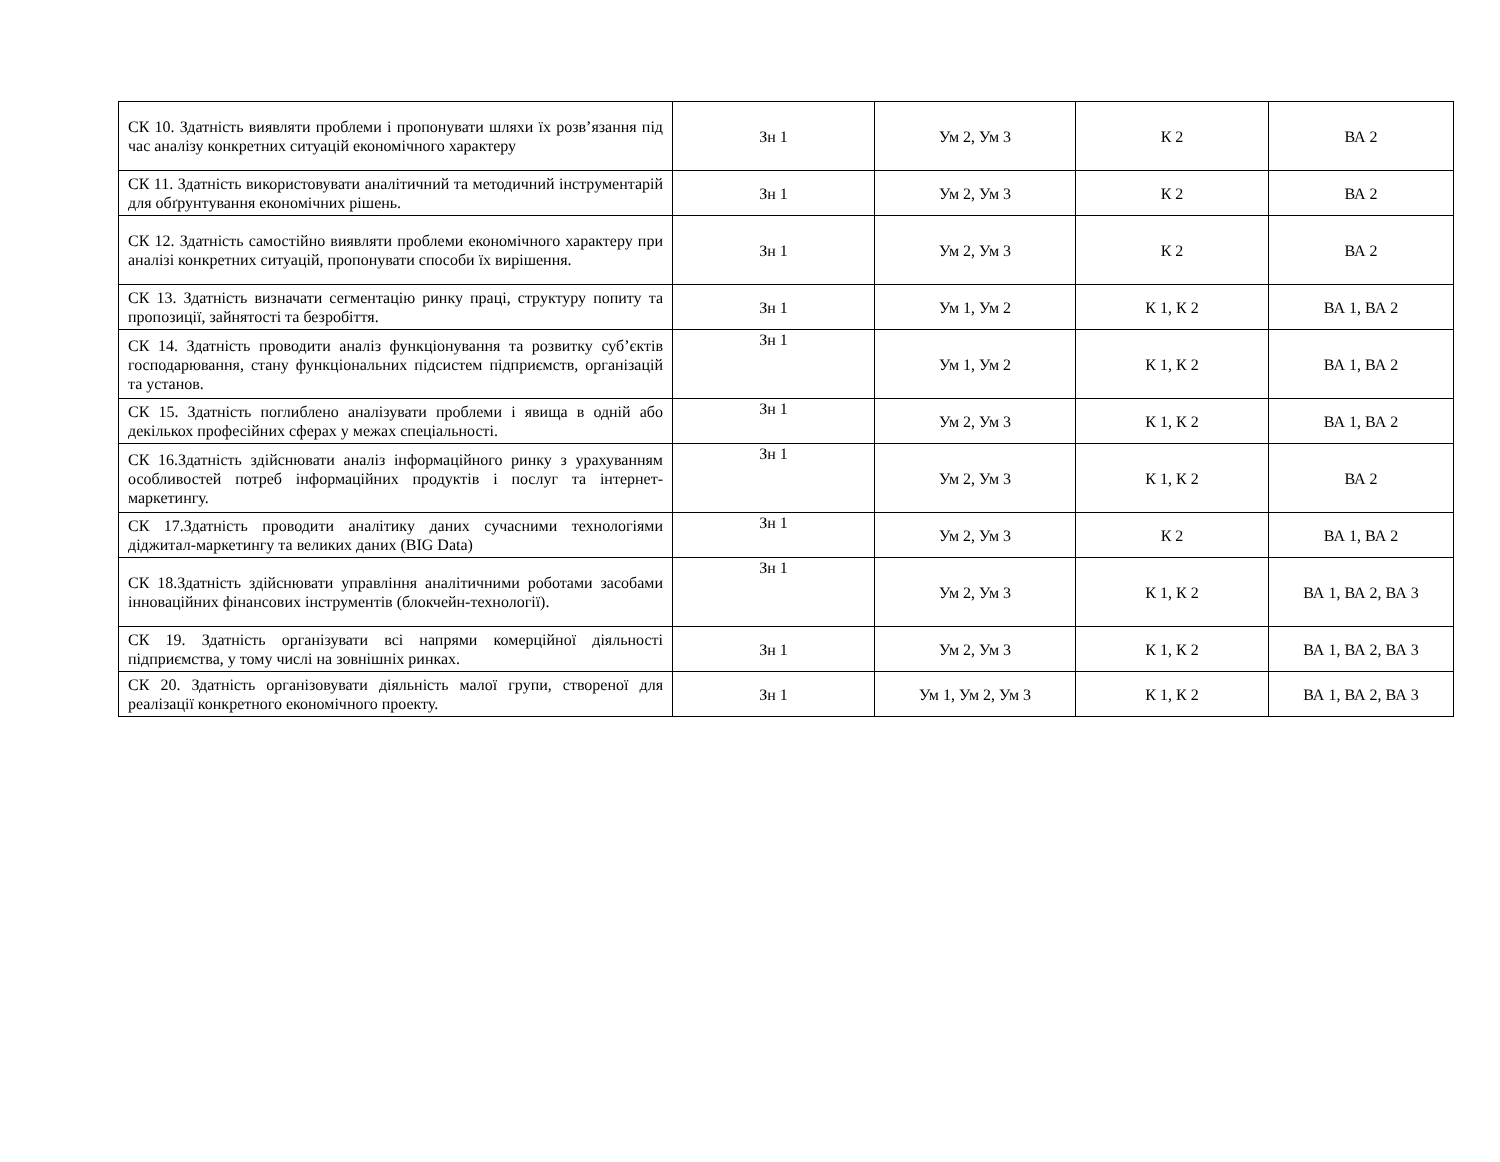| СК 10. Здатність виявляти проблеми і пропонувати шляхи їх розв’язання під час аналізу конкретних ситуацій економічного характеру | Зн 1 | Ум 2, Ум 3 | К 2 | ВА 2 |
| СК 11. Здатність використовувати аналітичний та методичний інструментарій для обґрунтування економічних рішень. | Зн 1 | Ум 2, Ум 3 | К 2 | ВА 2 |
| СК 12. Здатність самостійно виявляти проблеми економічного характеру при аналізі конкретних ситуацій, пропонувати способи їх вирішення. | Зн 1 | Ум 2, Ум 3 | К 2 | ВА 2 |
| СК 13. Здатність визначати сегментацію ринку праці, структуру попиту та пропозиції, зайнятості та безробіття. | Зн 1 | Ум 1, Ум 2 | К 1, К 2 | ВА 1, ВА 2 |
| СК 14. Здатність проводити аналіз функціонування та розвитку суб’єктів господарювання, стану функціональних підсистем підприємств, організацій та установ. | Зн 1 | Ум 1, Ум 2 | К 1, К 2 | ВА 1, ВА 2 |
| СК 15. Здатність поглиблено аналізувати проблеми і явища в одній або декількох професійних сферах у межах спеціальності. | Зн 1 | Ум 2, Ум 3 | К 1, К 2 | ВА 1, ВА 2 |
| СК 16.Здатність здійснювати аналіз інформаційного ринку з урахуванням особливостей потреб інформаційних продуктів і послуг та інтернет-маркетингу. | Зн 1 | Ум 2, Ум 3 | К 1, К 2 | ВА 2 |
| СК 17.Здатність проводити аналітику даних сучасними технологіями діджитал-маркетингу та великих даних (BIG Data) | Зн 1 | Ум 2, Ум 3 | К 2 | ВА 1, ВА 2 |
| СК 18.Здатність здійснювати управління аналітичними роботами засобами інноваційних фінансових інструментів (блокчейн-технології). | Зн 1 | Ум 2, Ум 3 | К 1, К 2 | ВА 1, ВА 2, ВА 3 |
| СК 19. Здатність організувати всі напрями комерційної діяльності підприємства, у тому числі на зовнішніх ринках. | Зн 1 | Ум 2, Ум 3 | К 1, К 2 | ВА 1, ВА 2, ВА 3 |
| СК 20. Здатність організовувати діяльність малої групи, створеної для реалізації конкретного економічного проекту. | Зн 1 | Ум 1, Ум 2, Ум 3 | К 1, К 2 | ВА 1, ВА 2, ВА 3 |